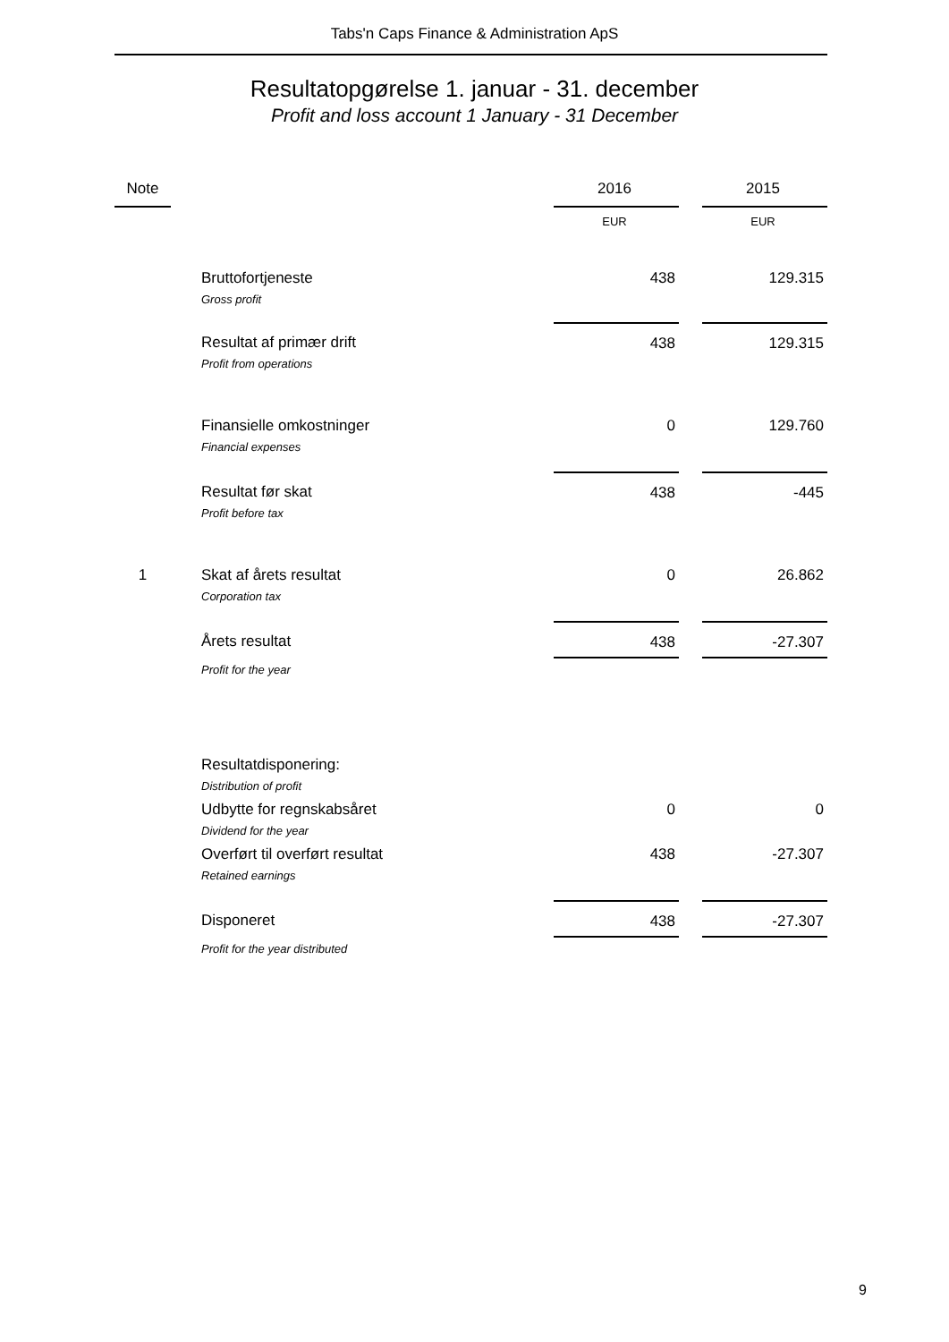Tabs'n Caps Finance & Administration ApS
Resultatopgørelse 1. januar - 31. december
Profit and loss account 1 January - 31 December
| Note | | | 2016 | | 2015 |
| | | | EUR | | EUR |
| | | Bruttofortjeneste Gross profit | 438 | | 129.315 |
| | | Resultat af primær drift Profit from operations | 438 | | 129.315 |
| | | Finansielle omkostninger Financial expenses | 0 | | 129.760 |
| | | Resultat før skat Profit before tax | 438 | | -445 |
| 1 | | Skat af årets resultat Corporation tax | 0 | | 26.862 |
| | | Årets resultat | 438 | | -27.307 |
| | | Profit for the year | | | |
| | | Resultatdisponering: Distribution of profit | | | |
| | | Udbytte for regnskabsåret Dividend for the year | 0 | | 0 |
| | | Overført til overført resultat Retained earnings | 438 | | -27.307 |
| | | Disponeret | 438 | | -27.307 |
| | | Profit for the year distributed | | | |
9